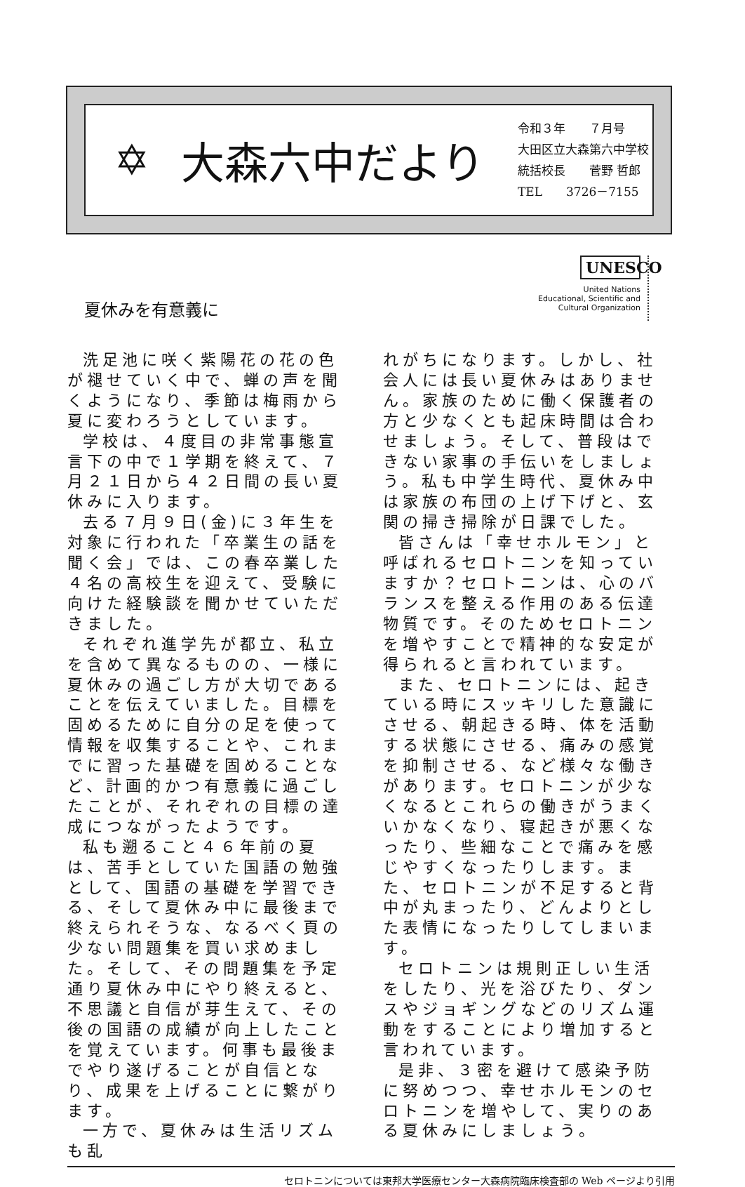✡ 大森六中だより
令和３年　　７月号
大田区立大森第六中学校
統括校長　　菅野 哲郎
TEL　　3726－7155
夏休みを有意義に
UNESCO
United Nations
Educational, Scientific and
Cultural Organization
洗足池に咲く紫陽花の花の色が褪せていく中で、蝉の声を聞くようになり、季節は梅雨から夏に変わろうとしています。
学校は、４度目の非常事態宣言下の中で１学期を終えて、７月２１日から４２日間の長い夏休みに入ります。
去る７月９日(金)に３年生を対象に行われた「卒業生の話を聞く会」では、この春卒業した４名の高校生を迎えて、受験に向けた経験談を聞かせていただきました。
それぞれ進学先が都立、私立を含めて異なるものの、一様に夏休みの過ごし方が大切であることを伝えていました。目標を固めるために自分の足を使って情報を収集することや、これまでに習った基礎を固めることなど、計画的かつ有意義に過ごしたことが、それぞれの目標の達成につながったようです。
私も遡ること４６年前の夏は、苦手としていた国語の勉強として、国語の基礎を学習できる、そして夏休み中に最後まで終えられそうな、なるべく頁の少ない問題集を買い求めました。そして、その問題集を予定通り夏休み中にやり終えると、不思議と自信が芽生えて、その後の国語の成績が向上したことを覚えています。何事も最後までやり遂げることが自信となり、成果を上げることに繋がります。
一方で、夏休みは生活リズムも乱
れがちになります。しかし、社会人には長い夏休みはありません。家族のために働く保護者の方と少なくとも起床時間は合わせましょう。そして、普段はできない家事の手伝いをしましょう。私も中学生時代、夏休み中は家族の布団の上げ下げと、玄関の掃き掃除が日課でした。
皆さんは「幸せホルモン」と呼ばれるセロトニンを知っていますか？セロトニンは、心のバランスを整える作用のある伝達物質です。そのためセロトニンを増やすことで精神的な安定が得られると言われています。
また、セロトニンには、起きている時にスッキリした意識にさせる、朝起きる時、体を活動する状態にさせる、痛みの感覚を抑制させる、など様々な働きがあります。セロトニンが少なくなるとこれらの働きがうまくいかなくなり、寝起きが悪くなったり、些細なことで痛みを感じやすくなったりします。また、セロトニンが不足すると背中が丸まったり、どんよりとした表情になったりしてしまいます。
セロトニンは規則正しい生活をしたり、光を浴びたり、ダンスやジョギングなどのリズム運動をすることにより増加すると言われています。
是非、３密を避けて感染予防に努めつつ、幸せホルモンのセロトニンを増やして、実りのある夏休みにしましょう。
セロトニンについては東邦大学医療センター大森病院臨床検査部の Web ページより引用